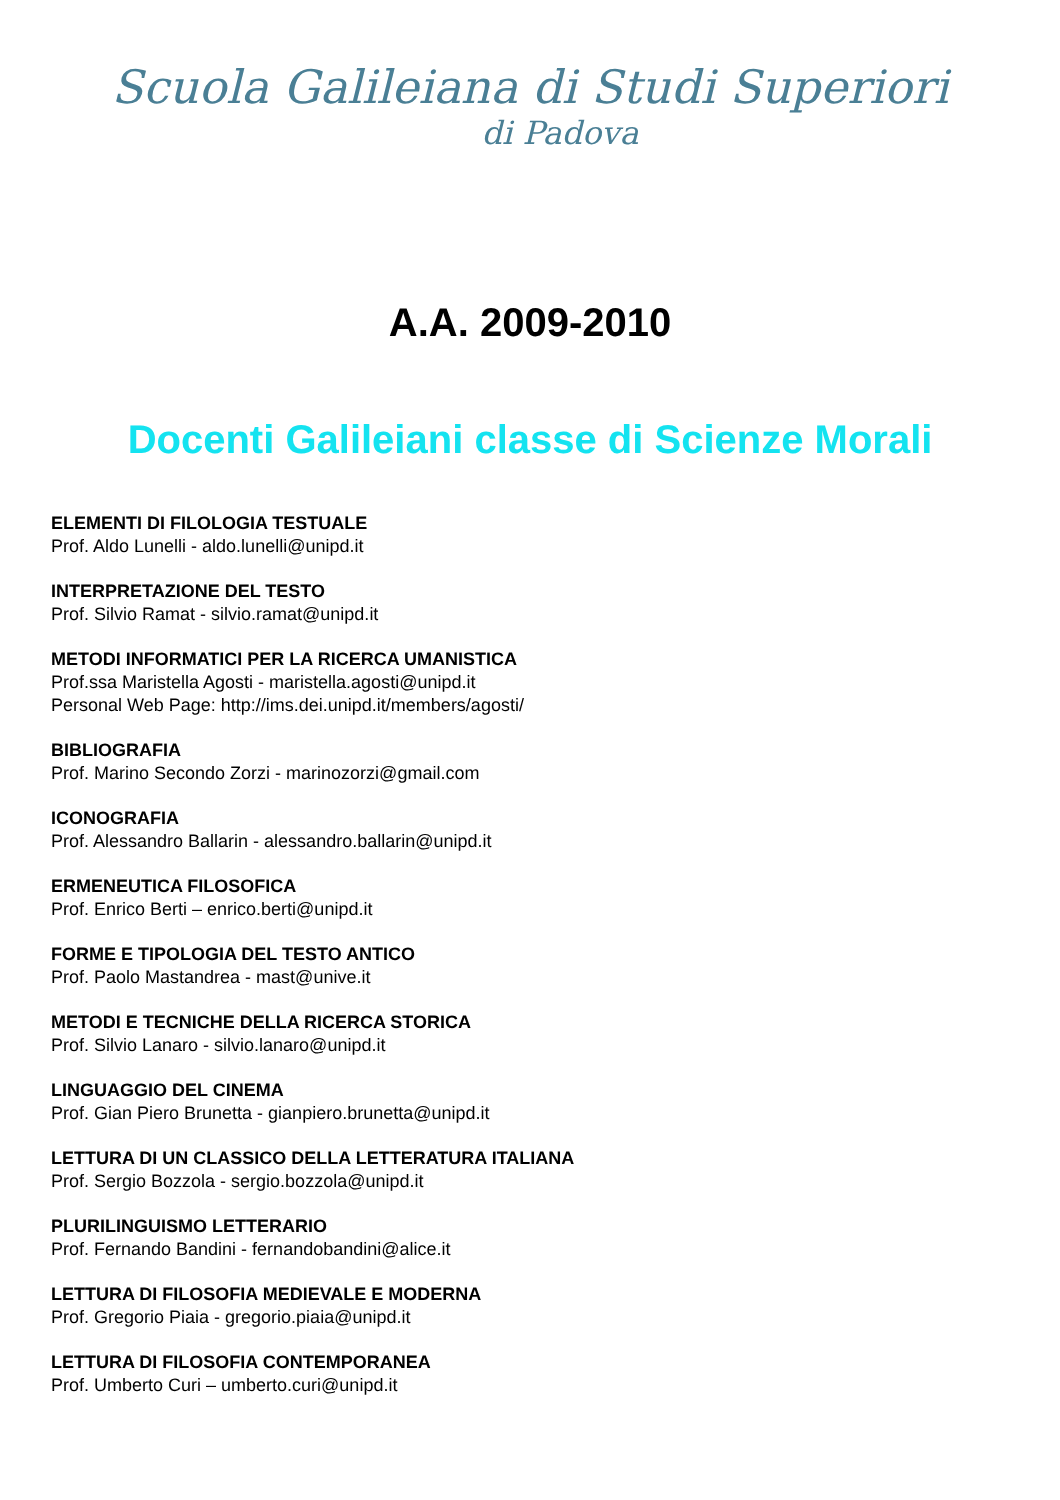Scuola Galileiana di Studi Superiori
di Padova
A.A. 2009-2010
Docenti Galileiani classe di Scienze Morali
ELEMENTI DI FILOLOGIA TESTUALE
Prof. Aldo Lunelli - aldo.lunelli@unipd.it
INTERPRETAZIONE DEL TESTO
Prof. Silvio Ramat - silvio.ramat@unipd.it
METODI INFORMATICI PER LA RICERCA UMANISTICA
Prof.ssa Maristella Agosti - maristella.agosti@unipd.it
Personal Web Page: http://ims.dei.unipd.it/members/agosti/
BIBLIOGRAFIA
Prof. Marino Secondo Zorzi - marinozorzi@gmail.com
ICONOGRAFIA
Prof. Alessandro Ballarin - alessandro.ballarin@unipd.it
ERMENEUTICA FILOSOFICA
Prof. Enrico Berti – enrico.berti@unipd.it
FORME E TIPOLOGIA DEL TESTO ANTICO
Prof. Paolo Mastandrea - mast@unive.it
METODI E TECNICHE DELLA RICERCA STORICA
Prof. Silvio Lanaro - silvio.lanaro@unipd.it
LINGUAGGIO DEL CINEMA
Prof. Gian Piero Brunetta - gianpiero.brunetta@unipd.it
LETTURA DI UN CLASSICO DELLA LETTERATURA ITALIANA
Prof. Sergio Bozzola - sergio.bozzola@unipd.it
PLURILINGUISMO LETTERARIO
Prof. Fernando Bandini - fernandobandini@alice.it
LETTURA DI FILOSOFIA MEDIEVALE E MODERNA
Prof. Gregorio Piaia - gregorio.piaia@unipd.it
LETTURA DI FILOSOFIA CONTEMPORANEA
Prof. Umberto Curi – umberto.curi@unipd.it